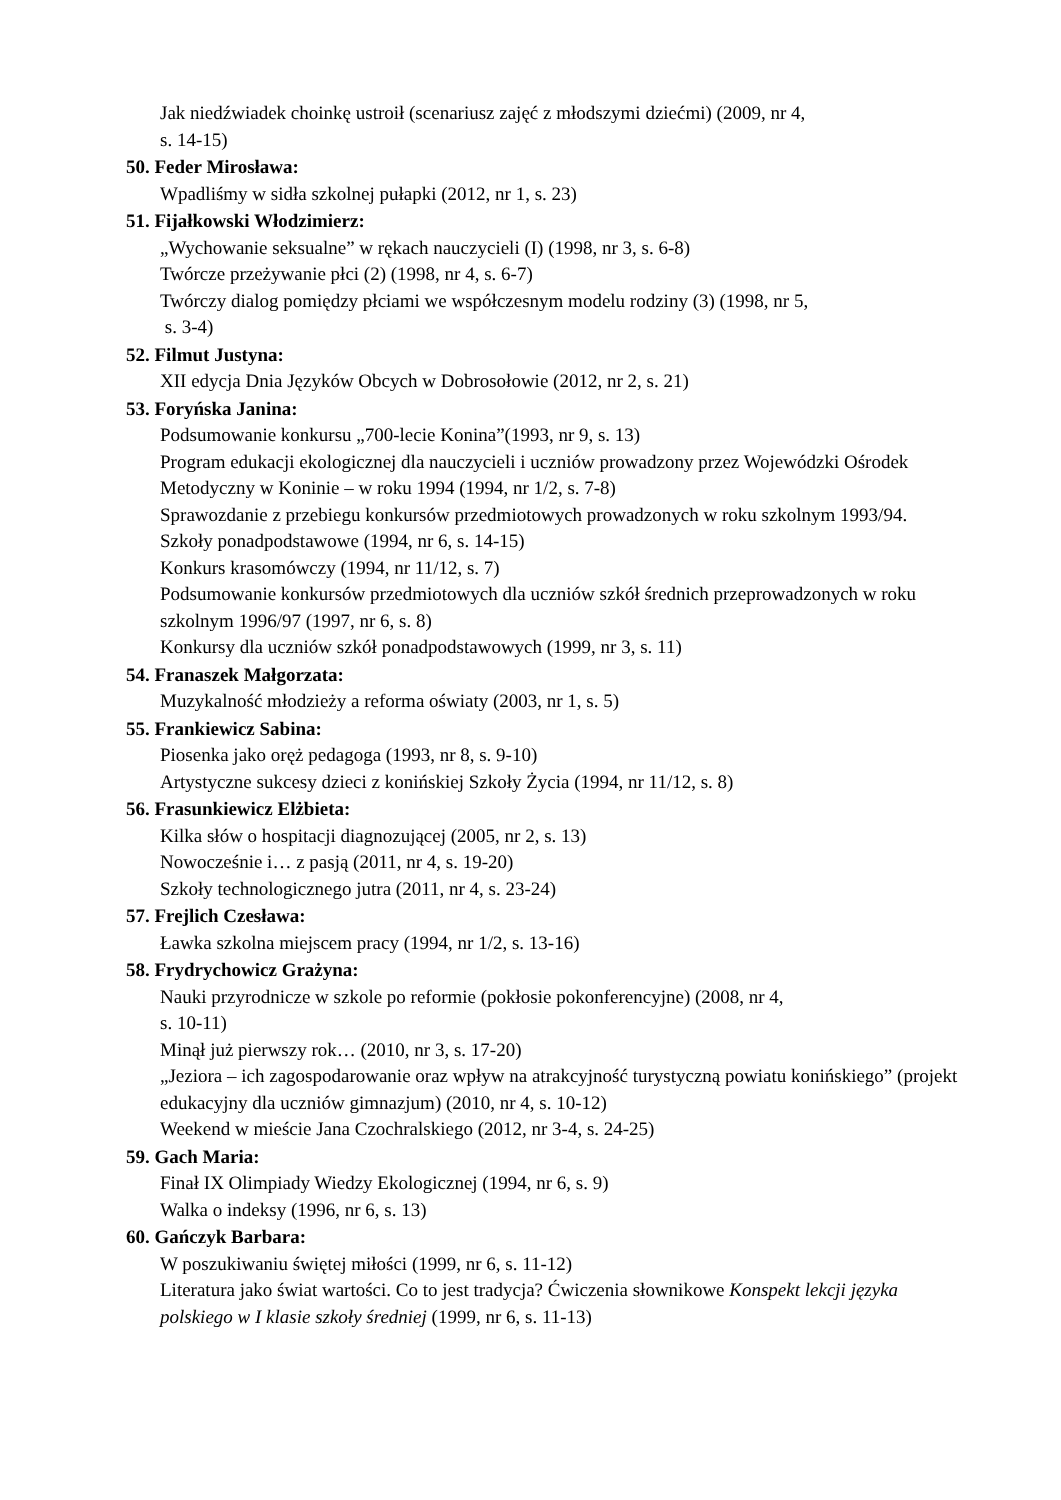Jak niedźwiadek choinkę ustroił (scenariusz zajęć z młodszymi dziećmi) (2009, nr 4,
s. 14-15)
50. Feder Mirosława:
Wpadliśmy w sidła szkolnej pułapki (2012, nr 1, s. 23)
51. Fijałkowski Włodzimierz:
„Wychowanie seksualne” w rękach nauczycieli (I) (1998, nr 3, s. 6-8)
Twórcze przeżywanie płci (2) (1998, nr 4, s. 6-7)
Twórczy dialog pomiędzy płciami we współczesnym modelu rodziny (3) (1998, nr 5,
s. 3-4)
52. Filmut Justyna:
XII edycja Dnia Języków Obcych w Dobrosołowie (2012, nr 2, s. 21)
53. Foryńska Janina:
Podsumowanie konkursu „700-lecie Konina”(1993, nr 9, s. 13)
Program edukacji ekologicznej dla nauczycieli i uczniów prowadzony przez Wojewódzki Ośrodek Metodyczny w Koninie – w roku 1994 (1994, nr 1/2, s. 7-8)
Sprawozdanie z przebiegu konkursów przedmiotowych prowadzonych w roku szkolnym 1993/94. Szkoły ponadpodstawowe (1994, nr 6, s. 14-15)
Konkurs krasomówczy (1994, nr 11/12, s. 7)
Podsumowanie konkursów przedmiotowych dla uczniów szkół średnich przeprowadzonych w roku szkolnym 1996/97 (1997, nr 6, s. 8)
Konkursy dla uczniów szkół ponadpodstawowych (1999, nr 3, s. 11)
54. Franaszek Małgorzata:
Muzykalność młodzieży a reforma oświaty (2003, nr 1, s. 5)
55. Frankiewicz Sabina:
Piosenka jako oręż pedagoga (1993, nr 8, s. 9-10)
Artystyczne sukcesy dzieci z konińskiej Szkoły Życia (1994, nr 11/12, s. 8)
56. Frasunkiewicz Elżbieta:
Kilka słów o hospitacji diagnozującej (2005, nr 2, s. 13)
Nowocześnie i… z pasją (2011, nr 4, s. 19-20)
Szkoły technologicznego jutra (2011, nr 4, s. 23-24)
57. Frejlich Czesława:
Ławka szkolna miejscem pracy (1994, nr 1/2, s. 13-16)
58. Frydrychowicz Grażyna:
Nauki przyrodnicze w szkole po reformie (pokłosie pokonferencyjne) (2008, nr 4,
s. 10-11)
Minął już pierwszy rok… (2010, nr 3, s. 17-20)
„Jeziora – ich zagospodarowanie oraz wpływ na atrakcyjność turystyczną powiatu konińskiego” (projekt edukacyjny dla uczniów gimnazjum) (2010, nr 4, s. 10-12)
Weekend w mieście Jana Czochralskiego (2012, nr 3-4, s. 24-25)
59. Gach Maria:
Finał IX Olimpiady Wiedzy Ekologicznej (1994, nr 6, s. 9)
Walka o indeksy (1996, nr 6, s. 13)
60. Gańczyk Barbara:
W poszukiwaniu świętej miłości (1999, nr 6, s. 11-12)
Literatura jako świat wartości. Co to jest tradycja? Ćwiczenia słownikowe Konspekt lekcji języka polskiego w I klasie szkoły średniej (1999, nr 6, s. 11-13)